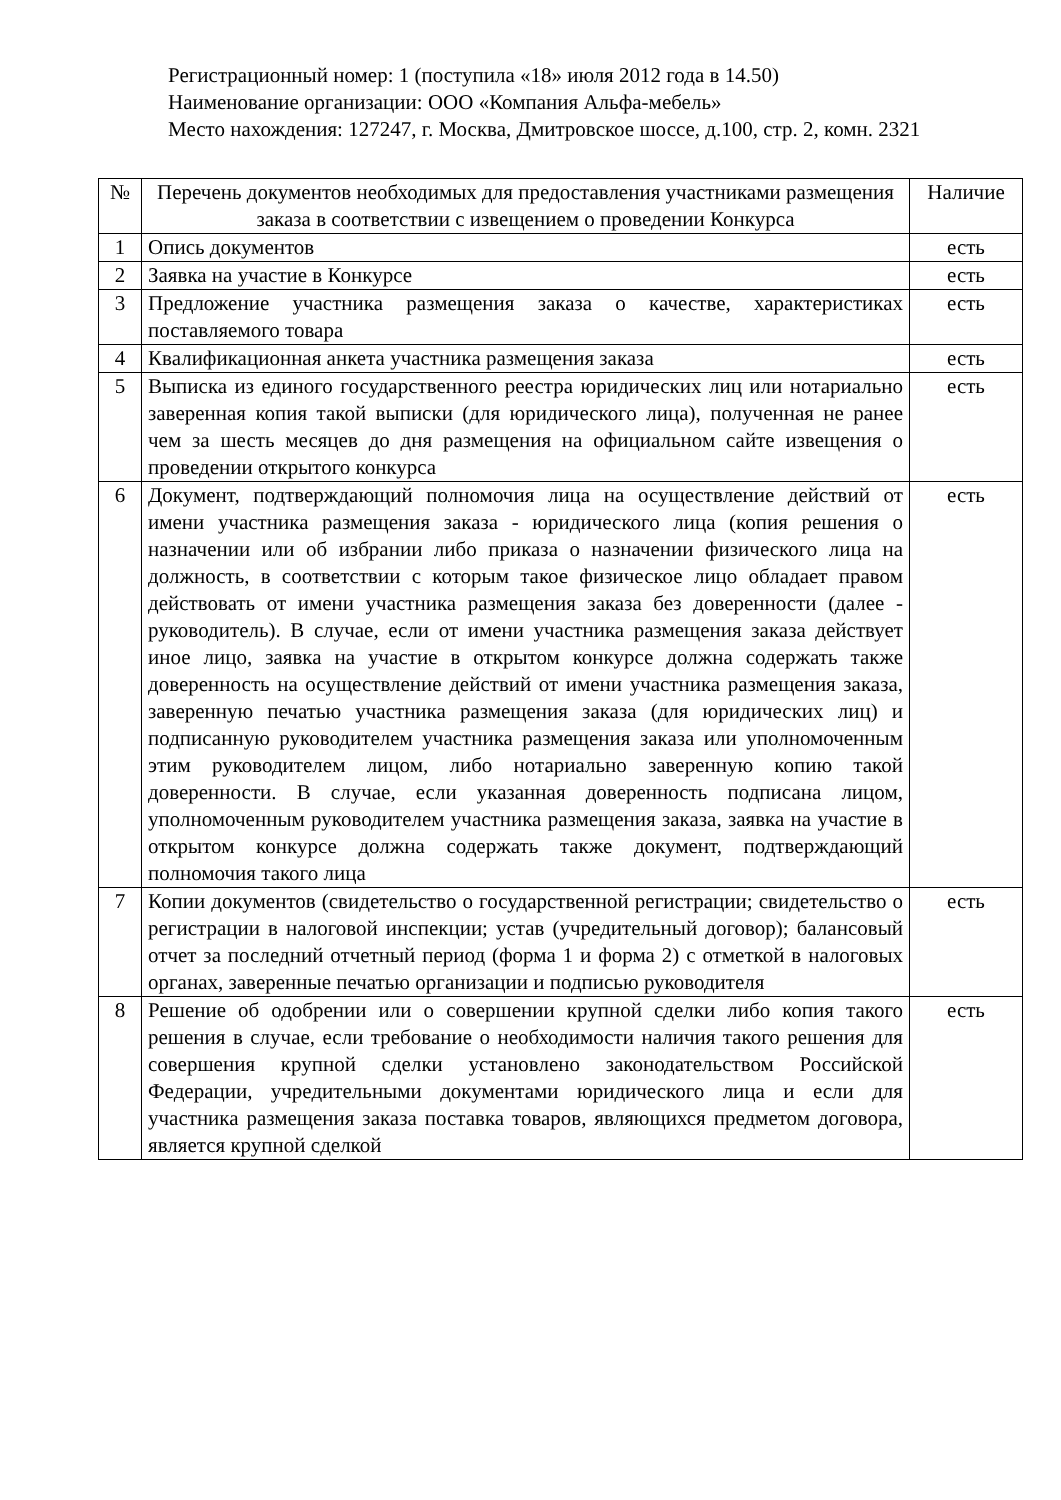Регистрационный номер: 1 (поступила «18» июля 2012 года в 14.50)
Наименование организации: ООО «Компания Альфа-мебель»
Место нахождения: 127247, г. Москва, Дмитровское шоссе, д.100, стр. 2, комн. 2321
| № | Перечень документов необходимых для предоставления участниками размещения заказа в соответствии с извещением о проведении Конкурса | Наличие |
| --- | --- | --- |
| 1 | Опись документов | есть |
| 2 | Заявка на участие в Конкурсе | есть |
| 3 | Предложение участника размещения заказа о качестве, характеристиках поставляемого товара | есть |
| 4 | Квалификационная анкета участника размещения заказа | есть |
| 5 | Выписка из единого государственного реестра юридических лиц или нотариально заверенная копия такой выписки (для юридического лица), полученная не ранее чем за шесть месяцев до дня размещения на официальном сайте извещения о проведении открытого конкурса | есть |
| 6 | Документ, подтверждающий полномочия лица на осуществление действий от имени участника размещения заказа - юридического лица (копия решения о назначении или об избрании либо приказа о назначении физического лица на должность, в соответствии с которым такое физическое лицо обладает правом действовать от имени участника размещения заказа без доверенности (далее - руководитель). В случае, если от имени участника размещения заказа действует иное лицо, заявка на участие в открытом конкурсе должна содержать также доверенность на осуществление действий от имени участника размещения заказа, заверенную печатью участника размещения заказа (для юридических лиц) и подписанную руководителем участника размещения заказа или уполномоченным этим руководителем лицом, либо нотариально заверенную копию такой доверенности. В случае, если указанная доверенность подписана лицом, уполномоченным руководителем участника размещения заказа, заявка на участие в открытом конкурсе должна содержать также документ, подтверждающий полномочия такого лица | есть |
| 7 | Копии документов (свидетельство о государственной регистрации; свидетельство о регистрации в налоговой инспекции; устав (учредительный договор); балансовый отчет за последний отчетный период (форма 1 и форма 2) с отметкой в налоговых органах, заверенные печатью организации и подписью руководителя | есть |
| 8 | Решение об одобрении или о совершении крупной сделки либо копия такого решения в случае, если требование о необходимости наличия такого решения для совершения крупной сделки установлено законодательством Российской Федерации, учредительными документами юридического лица и если для участника размещения заказа поставка товаров, являющихся предметом договора, является крупной сделкой | есть |